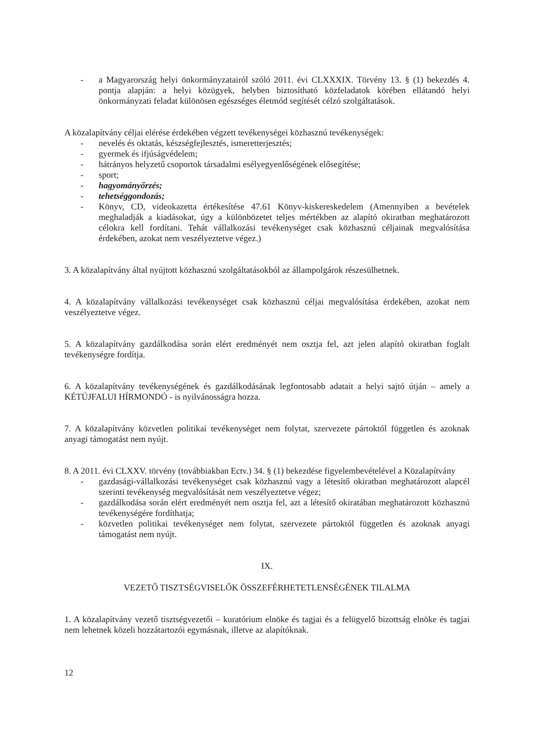- a Magyarország helyi önkormányzatairól szóló 2011. évi CLXXXIX. Törvény 13. § (1) bekezdés 4. pontja alapján: a helyi közügyek, helyben biztosítható közfeladatok körében ellátandó helyi önkormányzati feladat különösen egészséges életmód segítését célzó szolgáltatások.
A közalapítvány céljai elérése érdekében végzett tevékenységei közhasznú tevékenységek:
- nevelés és oktatás, készségfejlesztés, ismeretterjesztés;
- gyermek és ifjúságvédelem;
- hátrányos helyzetű csoportok társadalmi esélyegyenlőségének elősegítése;
- sport;
- hagyományőrzés;
- tehetséggondozás;
- Könyv, CD, videokazetta értékesítése 47.61 Könyv-kiskereskedelem (Amennyiben a bevételek meghaladják a kiadásokat, úgy a különbözetet teljes mértékben az alapító okiratban meghatározott célokra kell fordítani. Tehát vállalkozási tevékenységet csak közhasznú céljainak megvalósítása érdekében, azokat nem veszélyeztetve végez.)
3. A közalapítvány által nyújtott közhasznú szolgáltatásokból az állampolgárok részesülhetnek.
4. A közalapítvány vállalkozási tevékenységet csak közhasznú céljai megvalósítása érdekében, azokat nem veszélyeztetve végez.
5. A közalapítvány gazdálkodása során elért eredményét nem osztja fel, azt jelen alapító okiratban foglalt tevékenységre fordítja.
6. A közalapítvány tevékenységének és gazdálkodásának legfontosabb adatait a helyi sajtó útján – amely a KÉTÚJFALUI HÍRMONDÓ - is nyilvánosságra hozza.
7. A közalapítvány közvetlen politikai tevékenységet nem folytat, szervezete pártoktól független és azoknak anyagi támogatást nem nyújt.
8. A 2011. évi CLXXV. törvény (továbbiakban Ectv.) 34. § (1) bekezdése figyelembevételével a Közalapítvány
- gazdasági-vállalkozási tevékenységet csak közhasznú vagy a létesítő okiratban meghatározott alapcél szerinti tevékenység megvalósítását nem veszélyeztetve végez;
- gazdálkodása során elért eredményét nem osztja fel, azt a létesítő okiratában meghatározott közhasznú tevékenységére fordíthatja;
- közvetlen politikai tevékenységet nem folytat, szervezete pártoktól független és azoknak anyagi támogatást nem nyújt.
IX.
VEZETŐ TISZTSÉGVISELŐK ÖSSZEFÉRHETETLENSÉGÉNEK TILALMA
1. A közalapítvány vezető tisztségvezetői – kuratórium elnöke és tagjai és a felügyelő bizottság elnöke és tagjai nem lehetnek közeli hozzátartozói egymásnak, illetve az alapítóknak.
12